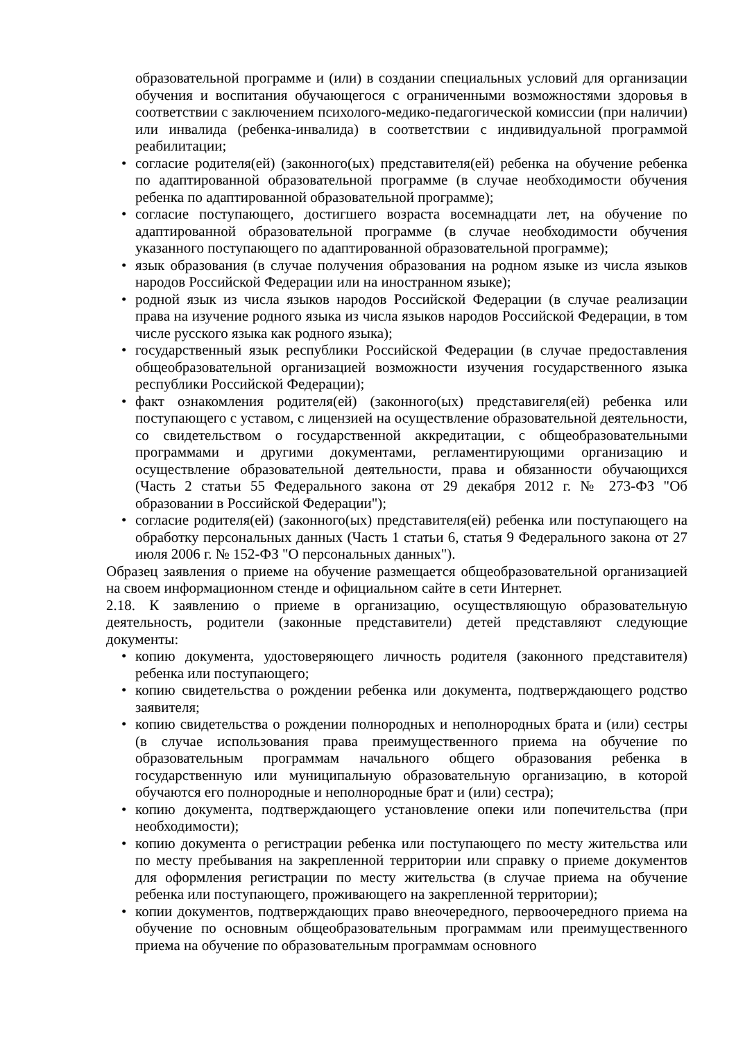образовательной программе и (или) в создании специальных условий для организации обучения и воспитания обучающегося с ограниченными возможностями здоровья в соответствии с заключением психолого-медико-педагогической комиссии (при наличии) или инвалида (ребенка-инвалида) в соответствии с индивидуальной программой реабилитации;
• согласие родителя(ей) (законного(ых) представителя(ей) ребенка на обучение ребенка по адаптированной образовательной программе (в случае необходимости обучения ребенка по адаптированной образовательной программе);
• согласие поступающего, достигшего возраста восемнадцати лет, на обучение по адаптированной образовательной программе (в случае необходимости обучения указанного поступающего по адаптированной образовательной программе);
• язык образования (в случае получения образования на родном языке из числа языков народов Российской Федерации или на иностранном языке);
• родной язык из числа языков народов Российской Федерации (в случае реализации права на изучение родного языка из числа языков народов Российской Федерации, в том числе русского языка как родного языка);
• государственный язык республики Российской Федерации (в случае предоставления общеобразовательной организацией возможности изучения государственного языка республики Российской Федерации);
• факт ознакомления родителя(ей) (законного(ых) представигеля(ей) ребенка или поступающего с уставом, с лицензией на осуществление образовательной деятельности, со свидетельством о государственной аккредитации, с общеобразовательными программами и другими документами, регламентирующими организацию и осуществление образовательной деятельности, права и обязанности обучающихся (Часть 2 статьи 55 Федерального закона от 29 декабря 2012 г. № 273-ФЗ "Об образовании в Российской Федерации");
• согласие родителя(ей) (законного(ых) представителя(ей) ребенка или поступающего на обработку персональных данных (Часть 1 статьи 6, статья 9 Федерального закона от 27 июля 2006 г. № 152-ФЗ "О персональных данных").
Образец заявления о приеме на обучение размещается общеобразовательной организацией на своем информационном стенде и официальном сайте в сети Интернет.
2.18. К заявлению о приеме в организацию, осуществляющую образовательную деятельность, родители (законные представители) детей представляют следующие документы:
• копию документа, удостоверяющего личность родителя (законного представителя) ребенка или поступающего;
• копию свидетельства о рождении ребенка или документа, подтверждающего родство заявителя;
• копию свидетельства о рождении полнородных и неполнородных брата и (или) сестры (в случае использования права преимущественного приема на обучение по образовательным программам начального общего образования ребенка в государственную или муниципальную образовательную организацию, в которой обучаются его полнородные и неполнородные брат и (или) сестра);
• копию документа, подтверждающего установление опеки или попечительства (при необходимости);
• копию документа о регистрации ребенка или поступающего по месту жительства или по месту пребывания на закрепленной территории или справку о приеме документов для оформления регистрации по месту жительства (в случае приема на обучение ребенка или поступающего, проживающего на закрепленной территории);
• копии документов, подтверждающих право внеочередного, первоочередного приема на обучение по основным общеобразовательным программам или преимущественного приема на обучение по образовательным программам основного